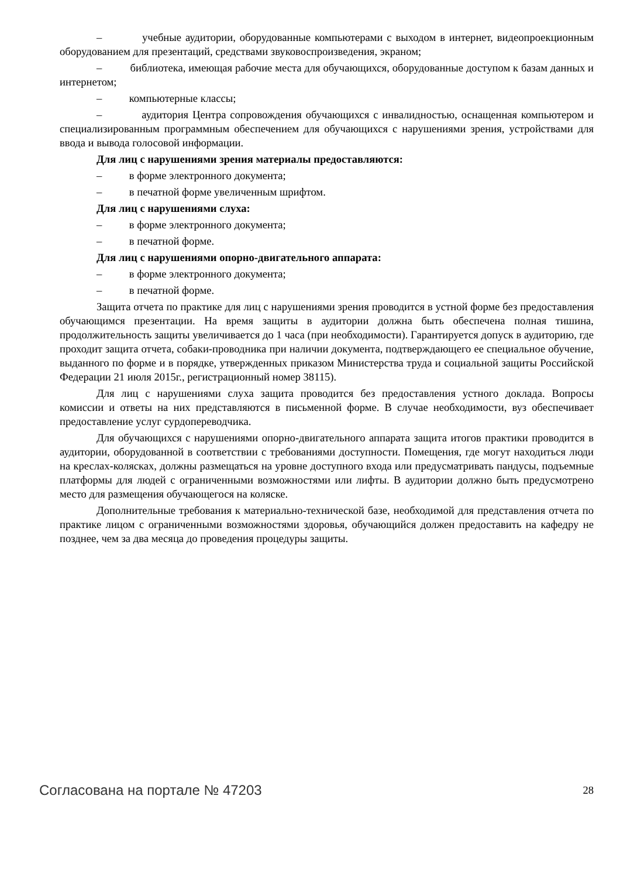– учебные аудитории, оборудованные компьютерами с выходом в интернет, видеопроекционным оборудованием для презентаций, средствами звуковоспроизведения, экраном;
– библиотека, имеющая рабочие места для обучающихся, оборудованные доступом к базам данных и интернетом;
– компьютерные классы;
– аудитория Центра сопровождения обучающихся с инвалидностью, оснащенная компьютером и специализированным программным обеспечением для обучающихся с нарушениями зрения, устройствами для ввода и вывода голосовой информации.
Для лиц с нарушениями зрения материалы предоставляются:
– в форме электронного документа;
– в печатной форме увеличенным шрифтом.
Для лиц с нарушениями слуха:
– в форме электронного документа;
– в печатной форме.
Для лиц с нарушениями опорно-двигательного аппарата:
– в форме электронного документа;
– в печатной форме.
Защита отчета по практике для лиц с нарушениями зрения проводится в устной форме без предоставления обучающимся презентации. На время защиты в аудитории должна быть обеспечена полная тишина, продолжительность защиты увеличивается до 1 часа (при необходимости). Гарантируется допуск в аудиторию, где проходит защита отчета, собаки-проводника при наличии документа, подтверждающего ее специальное обучение, выданного по форме и в порядке, утвержденных приказом Министерства труда и социальной защиты Российской Федерации 21 июля 2015г., регистрационный номер 38115).
Для лиц с нарушениями слуха защита проводится без предоставления устного доклада. Вопросы комиссии и ответы на них представляются в письменной форме. В случае необходимости, вуз обеспечивает предоставление услуг сурдопереводчика.
Для обучающихся с нарушениями опорно-двигательного аппарата защита итогов практики проводится в аудитории, оборудованной в соответствии с требованиями доступности. Помещения, где могут находиться люди на креслах-колясках, должны размещаться на уровне доступного входа или предусматривать пандусы, подъемные платформы для людей с ограниченными возможностями или лифты. В аудитории должно быть предусмотрено место для размещения обучающегося на коляске.
Дополнительные требования к материально-технической базе, необходимой для представления отчета по практике лицом с ограниченными возможностями здоровья, обучающийся должен предоставить на кафедру не позднее, чем за два месяца до проведения процедуры защиты.
Согласована на портале № 47203 28